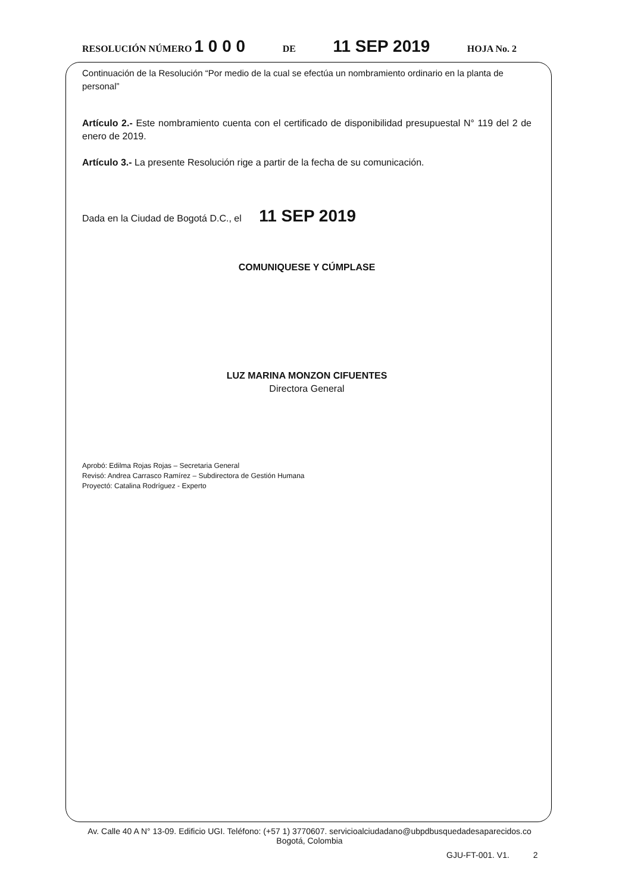RESOLUCIÓN NÚMERO 1 0 0 0 DE 11 SEP 2019 HOJA No. 2
Continuación de la Resolución “Por medio de la cual se efectúa un nombramiento ordinario en la planta de personal”
Artículo 2.- Este nombramiento cuenta con el certificado de disponibilidad presupuestal N° 119 del 2 de enero de 2019.
Artículo 3.- La presente Resolución rige a partir de la fecha de su comunicación.
Dada en la Ciudad de Bogotá D.C., el 11 SEP 2019
COMUNIQUESE Y CÚMPLASE
LUZ MARINA MONZON CIFUENTES
Directora General
Aprobó: Edilma Rojas Rojas – Secretaria General
Revisó: Andrea Carrasco Ramírez – Subdirectora de Gestión Humana
Proyectó: Catalina Rodríguez - Experto
Av. Calle 40 A N° 13-09. Edificio UGI. Teléfono: (+57 1) 3770607. servicioalciudadano@ubpdbusquedadesaparecidos.co
Bogotá, Colombia
GJU-FT-001. V1. 2